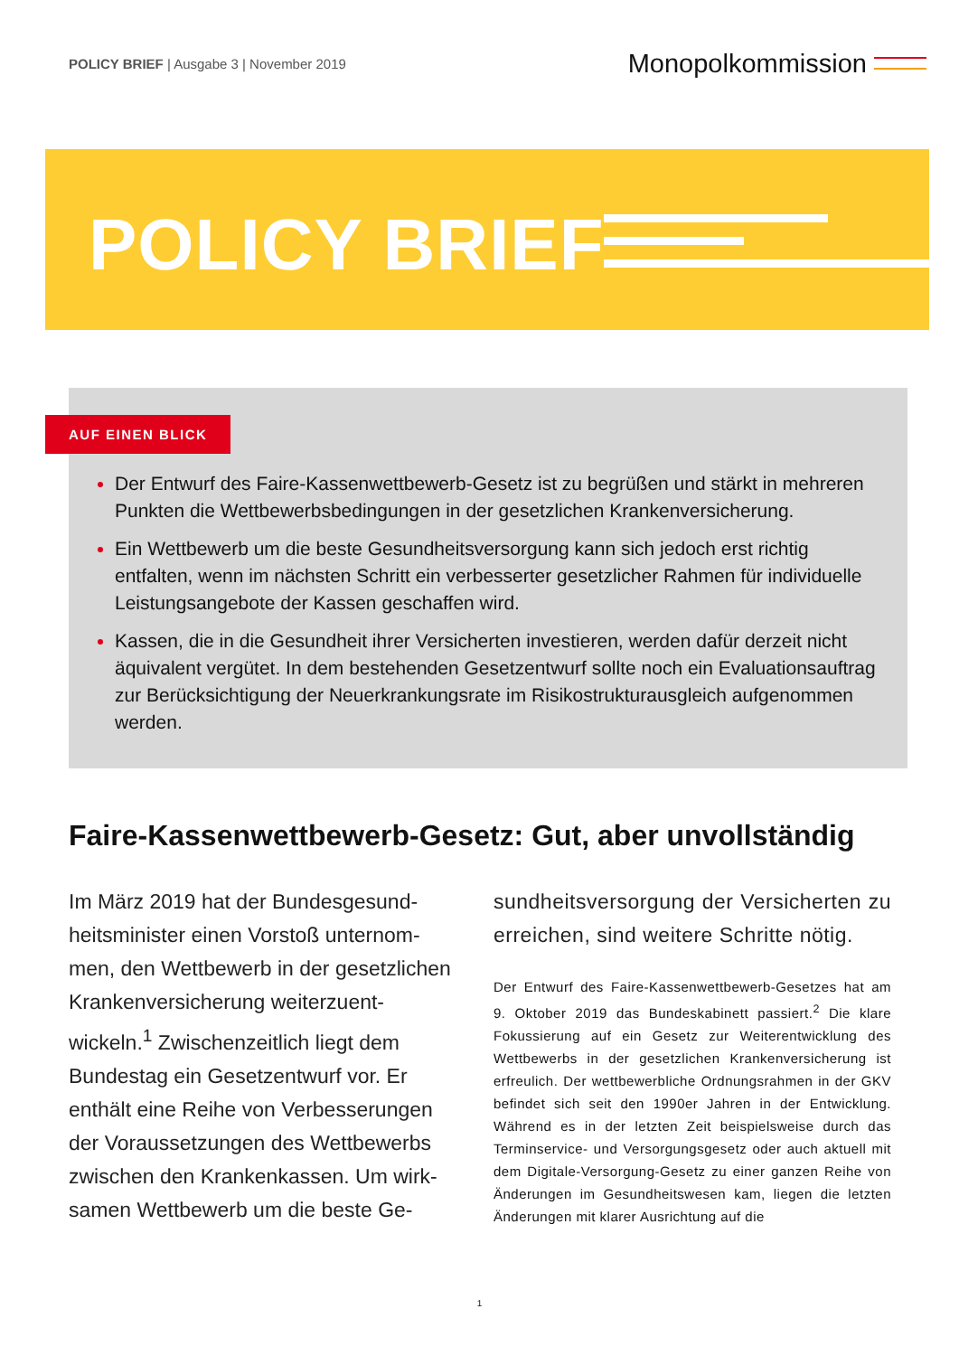POLICY BRIEF | Ausgabe 3 | November 2019
Monopolkommission
POLICY BRIEF
AUF EINEN BLICK
Der Entwurf des Faire-Kassenwettbewerb-Gesetz ist zu begrüßen und stärkt in mehreren Punkten die Wettbewerbsbedingungen in der gesetzlichen Krankenversicherung.
Ein Wettbewerb um die beste Gesundheitsversorgung kann sich jedoch erst richtig entfalten, wenn im nächsten Schritt ein verbesserter gesetzlicher Rahmen für individuelle Leistungsangebote der Kassen geschaffen wird.
Kassen, die in die Gesundheit ihrer Versicherten investieren, werden dafür derzeit nicht äquivalent vergütet. In dem bestehenden Gesetzentwurf sollte noch ein Evaluationsauftrag zur Berücksichtigung der Neuerkrankungsrate im Risikostrukturausgleich aufgenommen werden.
Faire-Kassenwettbewerb-Gesetz: Gut, aber unvollständig
Im März 2019 hat der Bundesgesund­heitsminister einen Vorstoß unternom­men, den Wettbewerb in der gesetzli­chen Krankenversicherung weiterzuent­wickeln.<sup>1</sup> Zwischenzeitlich liegt dem Bundestag ein Gesetzentwurf vor. Er enthält eine Reihe von Verbesserungen der Voraussetzungen des Wettbewerbs zwischen den Krankenkassen. Um wirk­samen Wettbewerb um die beste Ge-
sundheitsversorgung der Versicherten zu erreichen, sind weitere Schritte nötig.
Der Entwurf des Faire-Kassenwettbewerb-Gesetzes hat am 9. Oktober 2019 das Bundeskabinett passiert.<sup>2</sup> Die klare Fokussierung auf ein Gesetz zur Weiterentwicklung des Wettbewerbs in der gesetzlichen Krankenversicherung ist erfreulich. Der wettbewerbliche Ordnungsrahmen in der GKV befindet sich seit den 1990er Jahren in der Entwick­lung. Während es in der letzten Zeit beispielsweise durch das Terminservice- und Versorgungsgesetz oder auch aktu­ell mit dem Digitale-Versorgung-Gesetz zu einer ganzen Reihe von Änderungen im Gesundheitswesen kam, liegen die letzten Änderungen mit klarer Ausrichtung auf die
1